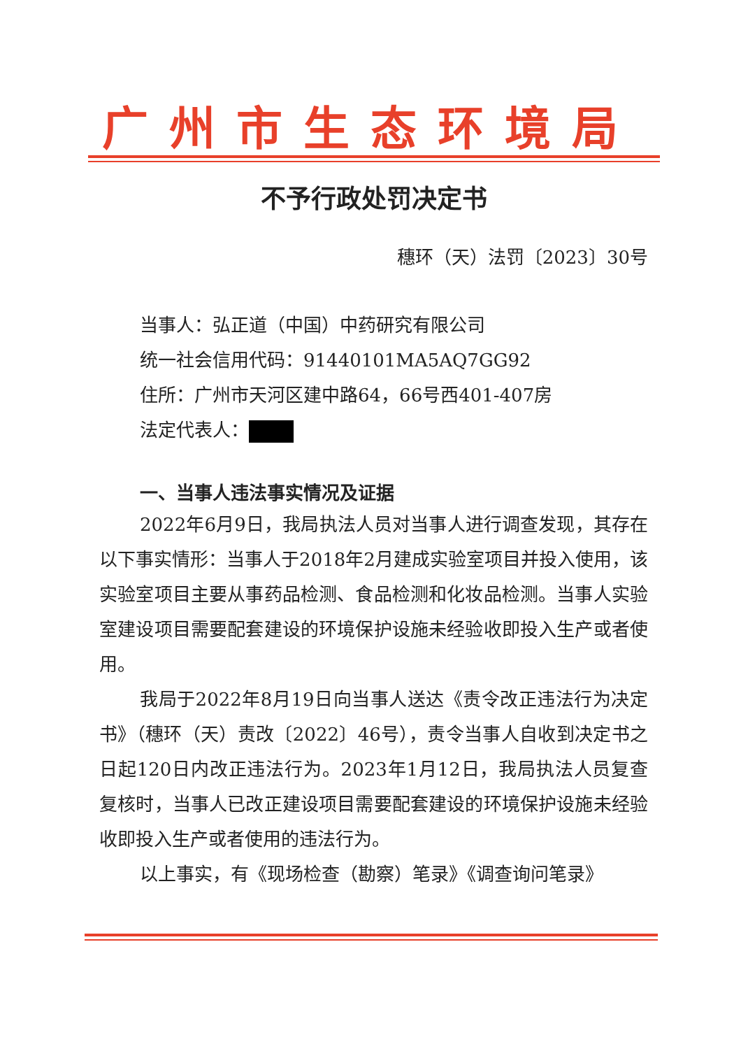广州市生态环境局
不予行政处罚决定书
穗环（天）法罚〔2023〕30号
当事人：弘正道（中国）中药研究有限公司
统一社会信用代码：91440101MA5AQ7GG92
住所：广州市天河区建中路64，66号西401-407房
法定代表人：
一、当事人违法事实情况及证据
2022年6月9日，我局执法人员对当事人进行调查发现，其存在以下事实情形：当事人于2018年2月建成实验室项目并投入使用，该实验室项目主要从事药品检测、食品检测和化妆品检测。当事人实验室建设项目需要配套建设的环境保护设施未经验收即投入生产或者使用。
我局于2022年8月19日向当事人送达《责令改正违法行为决定书》（穗环（天）责改〔2022〕46号），责令当事人自收到决定书之日起120日内改正违法行为。2023年1月12日，我局执法人员复查复核时，当事人已改正建设项目需要配套建设的环境保护设施未经验收即投入生产或者使用的违法行为。
以上事实，有《现场检查（勘察）笔录》《调查询问笔录》